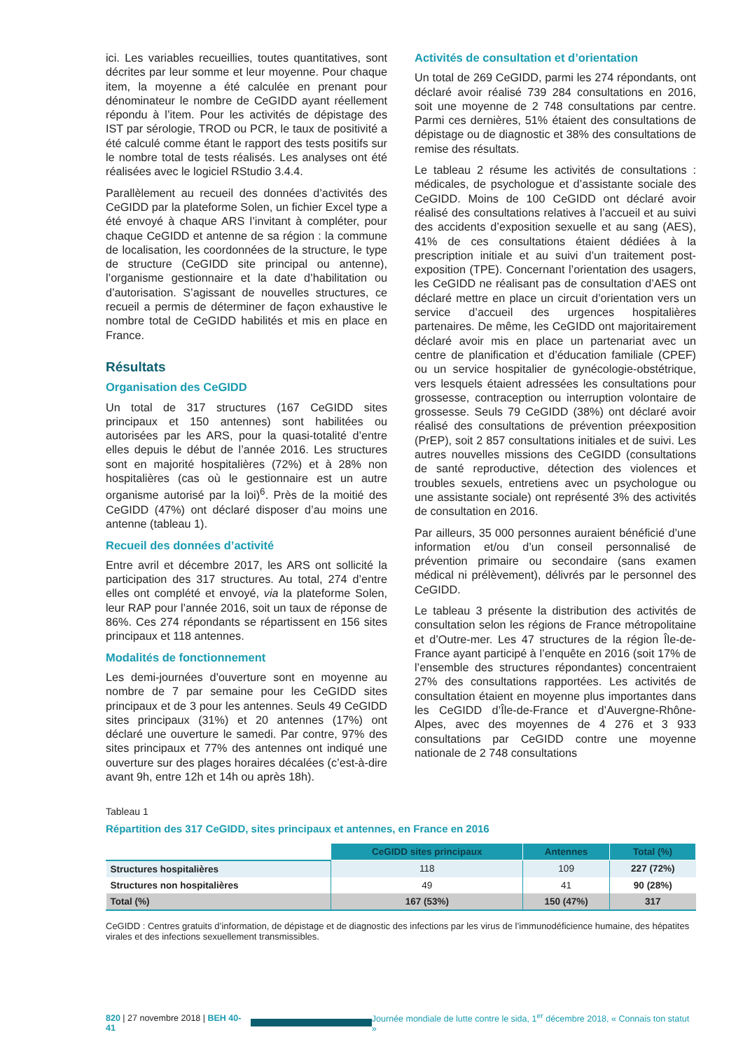ici. Les variables recueillies, toutes quantitatives, sont décrites par leur somme et leur moyenne. Pour chaque item, la moyenne a été calculée en prenant pour dénominateur le nombre de CeGIDD ayant réellement répondu à l’item. Pour les activités de dépistage des IST par sérologie, TROD ou PCR, le taux de positivité a été calculé comme étant le rapport des tests positifs sur le nombre total de tests réalisés. Les analyses ont été réalisées avec le logiciel RStudio 3.4.4.
Parallèlement au recueil des données d’activités des CeGIDD par la plateforme Solen, un fichier Excel type a été envoyé à chaque ARS l’invitant à compléter, pour chaque CeGIDD et antenne de sa région : la commune de localisation, les coordonnées de la structure, le type de structure (CeGIDD site principal ou antenne), l’organisme gestionnaire et la date d’habilitation ou d’autorisation. S’agissant de nouvelles structures, ce recueil a permis de déterminer de façon exhaustive le nombre total de CeGIDD habilités et mis en place en France.
Résultats
Organisation des CeGIDD
Un total de 317 structures (167 CeGIDD sites principaux et 150 antennes) sont habilitées ou autorisées par les ARS, pour la quasi-totalité d’entre elles depuis le début de l’année 2016. Les structures sont en majorité hospitalières (72%) et à 28% non hospitalières (cas où le gestionnaire est un autre organisme autorisé par la loi)<sup>6</sup>. Près de la moitié des CeGIDD (47%) ont déclaré disposer d’au moins une antenne (tableau 1).
Recueil des données d’activité
Entre avril et décembre 2017, les ARS ont sollicité la participation des 317 structures. Au total, 274 d’entre elles ont complété et envoyé, via la plateforme Solen, leur RAP pour l’année 2016, soit un taux de réponse de 86%. Ces 274 répondants se répartissent en 156 sites principaux et 118 antennes.
Modalités de fonctionnement
Les demi-journées d’ouverture sont en moyenne au nombre de 7 par semaine pour les CeGIDD sites principaux et de 3 pour les antennes. Seuls 49 CeGIDD sites principaux (31%) et 20 antennes (17%) ont déclaré une ouverture le samedi. Par contre, 97% des sites principaux et 77% des antennes ont indiqué une ouverture sur des plages horaires décalées (c’est-à-dire avant 9h, entre 12h et 14h ou après 18h).
Activités de consultation et d’orientation
Un total de 269 CeGIDD, parmi les 274 répondants, ont déclaré avoir réalisé 739 284 consultations en 2016, soit une moyenne de 2 748 consultations par centre. Parmi ces dernières, 51% étaient des consultations de dépistage ou de diagnostic et 38% des consultations de remise des résultats.
Le tableau 2 résume les activités de consultations : médicales, de psychologue et d’assistante sociale des CeGIDD. Moins de 100 CeGIDD ont déclaré avoir réalisé des consultations relatives à l’accueil et au suivi des accidents d’exposition sexuelle et au sang (AES), 41% de ces consultations étaient dédiées à la prescription initiale et au suivi d’un traitement post-exposition (TPE). Concernant l’orientation des usagers, les CeGIDD ne réalisant pas de consultation d’AES ont déclaré mettre en place un circuit d’orientation vers un service d’accueil des urgences hospitalières partenaires. De même, les CeGIDD ont majoritairement déclaré avoir mis en place un partenariat avec un centre de planification et d’éducation familiale (CPEF) ou un service hospitalier de gynécologie-obstétrique, vers lesquels étaient adressées les consultations pour grossesse, contraception ou interruption volontaire de grossesse. Seuls 79 CeGIDD (38%) ont déclaré avoir réalisé des consultations de prévention préexposition (PrEP), soit 2 857 consultations initiales et de suivi. Les autres nouvelles missions des CeGIDD (consultations de santé reproductive, détection des violences et troubles sexuels, entretiens avec un psychologue ou une assistante sociale) ont représenté 3% des activités de consultation en 2016.
Par ailleurs, 35 000 personnes auraient bénéficié d’une information et/ou d’un conseil personnalisé de prévention primaire ou secondaire (sans examen médical ni prélèvement), délivrés par le personnel des CeGIDD.
Le tableau 3 présente la distribution des activités de consultation selon les régions de France métropolitaine et d’Outre-mer. Les 47 structures de la région Île-de-France ayant participé à l’enquête en 2016 (soit 17% de l’ensemble des structures répondantes) concentraient 27% des consultations rapportées. Les activités de consultation étaient en moyenne plus importantes dans les CeGIDD d’Île-de-France et d’Auvergne-Rhône-Alpes, avec des moyennes de 4 276 et 3 933 consultations par CeGIDD contre une moyenne nationale de 2 748 consultations
Tableau 1
Répartition des 317 CeGIDD, sites principaux et antennes, en France en 2016
| | CeGIDD sites principaux | Antennes | Total (%) |
| --- | --- | --- | --- |
| Structures hospitalières | 118 | 109 | 227 (72%) |
| Structures non hospitalières | 49 | 41 | 90 (28%) |
| Total (%) | 167 (53%) | 150 (47%) | 317 |
CeGIDD : Centres gratuits d’information, de dépistage et de diagnostic des infections par les virus de l’immunodéficience humaine, des hépatites virales et des infections sexuellement transmissibles.
820 | 27 novembre 2018 | BEH 40-41 Journée mondiale de lutte contre le sida, 1<sup>er</sup> décembre 2018, « Connais ton statut »